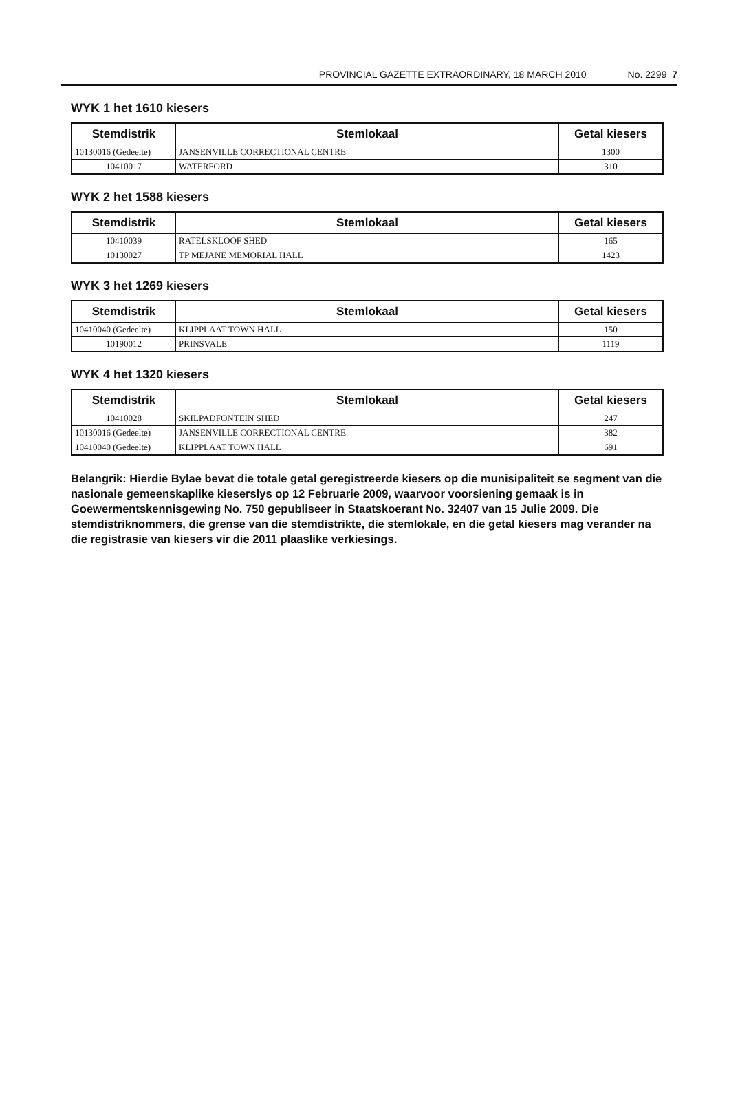PROVINCIAL GAZETTE EXTRAORDINARY, 18 MARCH 2010 No. 2299 7
WYK 1 het 1610 kiesers
| Stemdistrik | Stemlokaal | Getal kiesers |
| --- | --- | --- |
| 10130016 (Gedeelte) | JANSENVILLE CORRECTIONAL CENTRE | 1300 |
| 10410017 | WATERFORD | 310 |
WYK 2 het 1588 kiesers
| Stemdistrik | Stemlokaal | Getal kiesers |
| --- | --- | --- |
| 10410039 | RATELSKLOOF SHED | 165 |
| 10130027 | TP MEJANE MEMORIAL HALL | 1423 |
WYK 3 het 1269 kiesers
| Stemdistrik | Stemlokaal | Getal kiesers |
| --- | --- | --- |
| 10410040 (Gedeelte) | KLIPPLAAT TOWN HALL | 150 |
| 10190012 | PRINSVALE | 1119 |
WYK 4 het 1320 kiesers
| Stemdistrik | Stemlokaal | Getal kiesers |
| --- | --- | --- |
| 10410028 | SKILPADFONTEIN SHED | 247 |
| 10130016 (Gedeelte) | JANSENVILLE CORRECTIONAL CENTRE | 382 |
| 10410040 (Gedeelte) | KLIPPLAAT TOWN HALL | 691 |
Belangrik: Hierdie Bylae bevat die totale getal geregistreerde kiesers op die munisipaliteit se segment van die nasionale gemeenskaplike kieserslys op 12 Februarie 2009, waarvoor voorsiening gemaak is in Goewermentskennisgewing No. 750 gepubliseer in Staatskoerant No. 32407 van 15 Julie 2009. Die stemdistriknommers, die grense van die stemdistrikte, die stemlokale, en die getal kiesers mag verander na die registrasie van kiesers vir die 2011 plaaslike verkiesings.